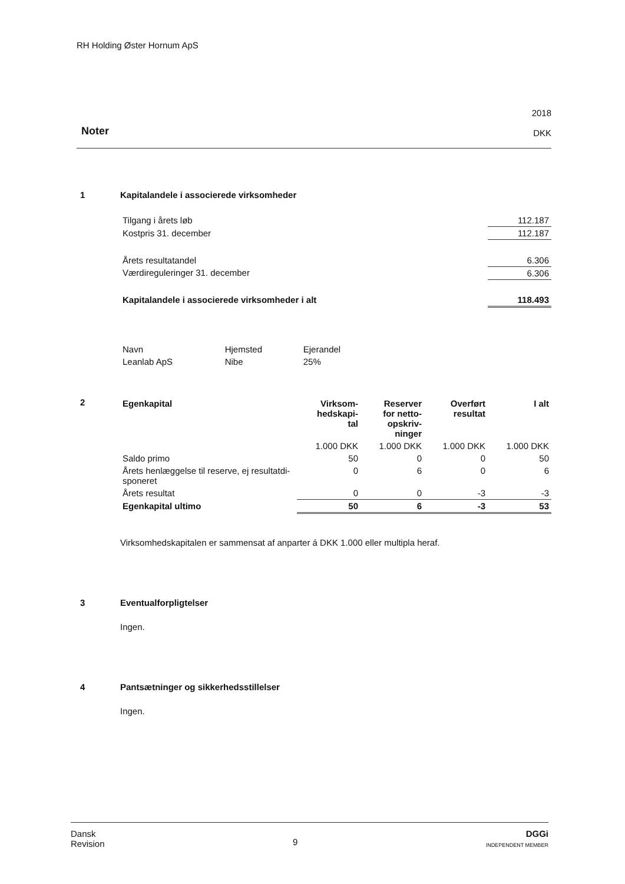RH Holding Øster Hornum ApS
Noter
2018
DKK
1 Kapitalandele i associerede virksomheder
| Tilgang i årets løb | 112.187 |
| Kostpris 31. december | 112.187 |
| Årets resultatandel | 6.306 |
| Værdireguleringer 31. december | 6.306 |
| Kapitalandele i associerede virksomheder i alt | 118.493 |
| Navn | Hjemsted | Ejerandel |
| Leanlab ApS | Nibe | 25% |
2
| Egenkapital | Virksom- hedskapi- tal | Reserver for netto- opskriv- ninger | Overført resultat | I alt |
| | 1.000 DKK | 1.000 DKK | 1.000 DKK | 1.000 DKK |
| Saldo primo | 50 | 0 | 0 | 50 |
| Årets henlæggelse til reserve, ej resultatdi- sponeret | 0 | 6 | 0 | 6 |
| Årets resultat | 0 | 0 | -3 | -3 |
| Egenkapital ultimo | 50 | 6 | -3 | 53 |
Virksomhedskapitalen er sammensat af anparter á DKK 1.000 eller multipla heraf.
3 Eventualforpligtelser
Ingen.
4 Pantsætninger og sikkerhedsstillelser
Ingen.
Dansk
Revision
9
DGGi
INDEPENDENT MEMBER